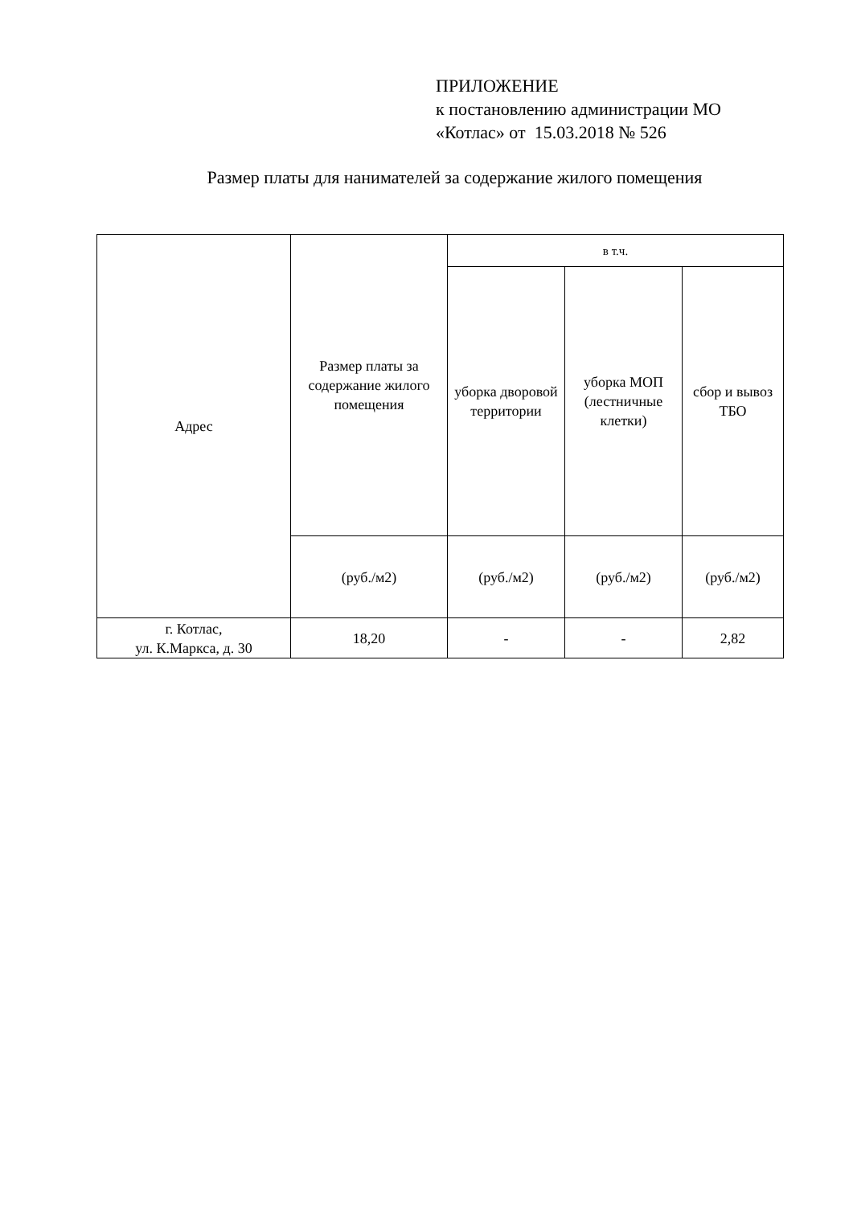ПРИЛОЖЕНИЕ
к постановлению администрации МО
«Котлас» от 15.03.2018 № 526
Размер платы для нанимателей за содержание жилого помещения
| Адрес | Размер платы за содержание жилого помещения | в т.ч. | | |
| --- | --- | --- | --- | --- |
| | | уборка дворовой территории | уборка МОП (лестничные клетки) | сбор и вывоз ТБО |
| | (руб./м2) | (руб./м2) | (руб./м2) | (руб./м2) |
| г. Котлас, ул. К.Маркса, д. 30 | 18,20 | - | - | 2,82 |